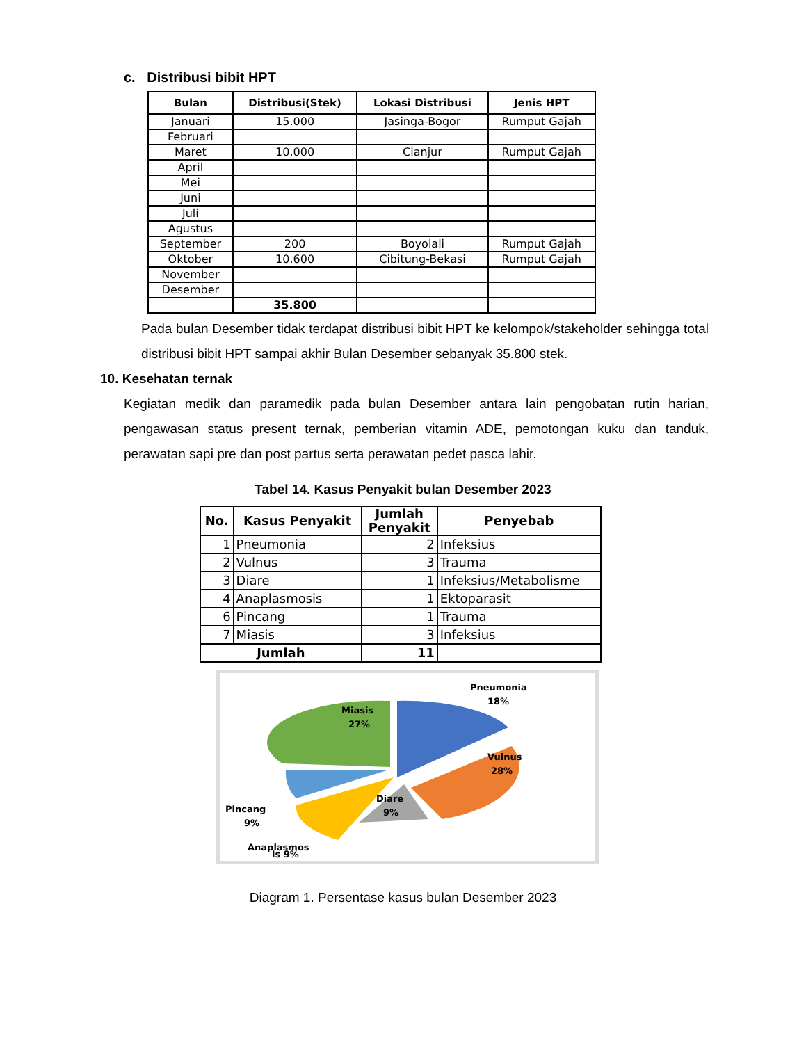c. Distribusi bibit HPT
| Bulan | Distribusi(Stek) | Lokasi Distribusi | Jenis HPT |
| --- | --- | --- | --- |
| Januari | 15.000 | Jasinga-Bogor | Rumput Gajah |
| Februari | | | |
| Maret | 10.000 | Cianjur | Rumput Gajah |
| April | | | |
| Mei | | | |
| Juni | | | |
| Juli | | | |
| Agustus | | | |
| September | 200 | Boyolali | Rumput Gajah |
| Oktober | 10.600 | Cibitung-Bekasi | Rumput Gajah |
| November | | | |
| Desember | | | |
| | 35.800 | | |
Pada bulan Desember tidak terdapat distribusi bibit HPT ke kelompok/stakeholder sehingga total distribusi bibit HPT sampai akhir Bulan Desember sebanyak 35.800 stek.
10. Kesehatan ternak
Kegiatan medik dan paramedik pada bulan Desember antara lain pengobatan rutin harian, pengawasan status present ternak, pemberian vitamin ADE, pemotongan kuku dan tanduk, perawatan sapi pre dan post partus serta perawatan pedet pasca lahir.
Tabel 14. Kasus Penyakit bulan Desember 2023
| No. | Kasus Penyakit | Jumlah Penyakit | Penyebab |
| --- | --- | --- | --- |
| 1 | Pneumonia | 2 | Infeksius |
| 2 | Vulnus | 3 | Trauma |
| 3 | Diare | 1 | Infeksius/Metabolisme |
| 4 | Anaplasmosis | 1 | Ektoparasit |
| 6 | Pincang | 1 | Trauma |
| 7 | Miasis | 3 | Infeksius |
| Jumlah | | 11 | |
Pneumonia
18%
Vulnus
28%
Diare
9%
Miasis
27%
Pincang
9%
Anaplasmos
is 9%
Diagram 1. Persentase kasus bulan Desember 2023